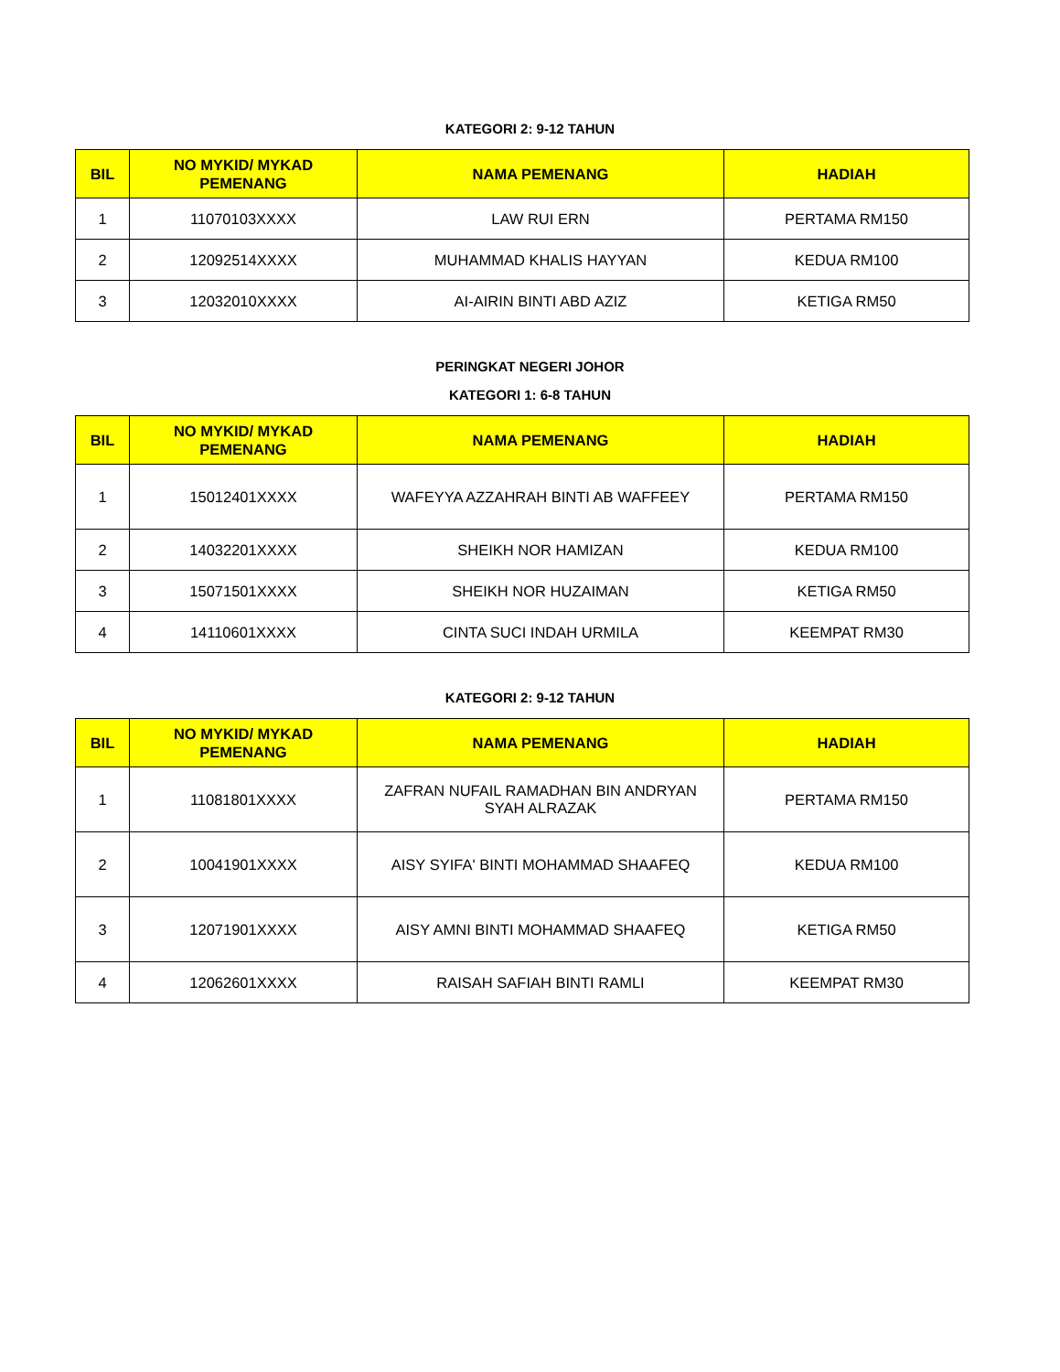KATEGORI 2: 9-12 TAHUN
| BIL | NO MYKID/ MYKAD PEMENANG | NAMA PEMENANG | HADIAH |
| --- | --- | --- | --- |
| 1 | 11070103XXXX | LAW RUI ERN | PERTAMA RM150 |
| 2 | 12092514XXXX | MUHAMMAD KHALIS HAYYAN | KEDUA RM100 |
| 3 | 12032010XXXX | AI-AIRIN BINTI ABD AZIZ | KETIGA RM50 |
PERINGKAT NEGERI JOHOR
KATEGORI 1: 6-8 TAHUN
| BIL | NO MYKID/ MYKAD PEMENANG | NAMA PEMENANG | HADIAH |
| --- | --- | --- | --- |
| 1 | 15012401XXXX | WAFEYYA AZZAHRAH BINTI AB WAFFEEY | PERTAMA RM150 |
| 2 | 14032201XXXX | SHEIKH NOR HAMIZAN | KEDUA RM100 |
| 3 | 15071501XXXX | SHEIKH NOR HUZAIMAN | KETIGA RM50 |
| 4 | 14110601XXXX | CINTA SUCI INDAH URMILA | KEEMPAT RM30 |
KATEGORI 2: 9-12 TAHUN
| BIL | NO MYKID/ MYKAD PEMENANG | NAMA PEMENANG | HADIAH |
| --- | --- | --- | --- |
| 1 | 11081801XXXX | ZAFRAN NUFAIL RAMADHAN BIN ANDRYAN SYAH ALRAZAK | PERTAMA RM150 |
| 2 | 10041901XXXX | AISY SYIFA' BINTI MOHAMMAD SHAAFEQ | KEDUA RM100 |
| 3 | 12071901XXXX | AISY AMNI BINTI MOHAMMAD SHAAFEQ | KETIGA RM50 |
| 4 | 12062601XXXX | RAISAH SAFIAH BINTI RAMLI | KEEMPAT RM30 |